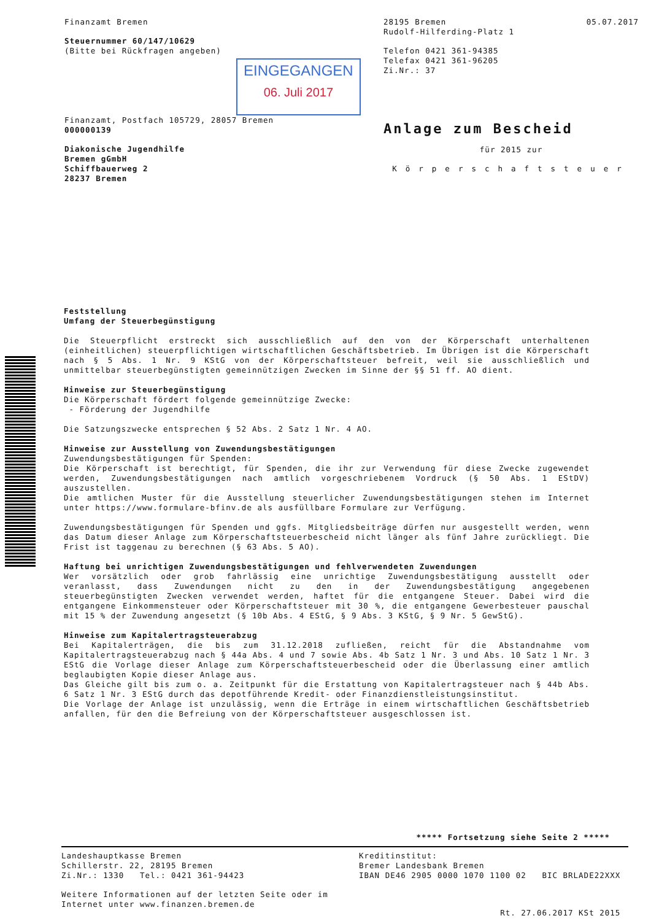Finanzamt Bremen
Steuernummer 60/147/10629
(Bitte bei Rückfragen angeben)
EINGEGANGEN 06. Juli 2017
Finanzamt, Postfach 105729, 28057 Bremen
000000139
Diakonische Jugendhilfe
Bremen gGmbH
Schiffbauerweg 2
28237 Bremen
28195 Bremen 05.07.2017
Rudolf-Hilferding-Platz 1
Telefon 0421 361-94385
Telefax 0421 361-96205
Zi.Nr.: 37
Anlage zum Bescheid
für 2015 zur
Körperschaftsteuer
Feststellung
Umfang der Steuerbegünstigung
Die Steuerpflicht erstreckt sich ausschließlich auf den von der Körperschaft unterhaltenen (einheitlichen) steuerpflichtigen wirtschaftlichen Geschäftsbetrieb. Im Übrigen ist die Körperschaft nach § 5 Abs. 1 Nr. 9 KStG von der Körperschaftsteuer befreit, weil sie ausschließlich und unmittelbar steuerbegünstigten gemeinnützigen Zwecken im Sinne der §§ 51 ff. AO dient.
Hinweise zur Steuerbegünstigung
Die Körperschaft fördert folgende gemeinnützige Zwecke:
- Förderung der Jugendhilfe
Die Satzungszwecke entsprechen § 52 Abs. 2 Satz 1 Nr. 4 AO.
Hinweise zur Ausstellung von Zuwendungsbestätigungen
Zuwendungsbestätigungen für Spenden:
Die Körperschaft ist berechtigt, für Spenden, die ihr zur Verwendung für diese Zwecke zugewendet werden, Zuwendungsbestätigungen nach amtlich vorgeschriebenem Vordruck (§ 50 Abs. 1 EStDV) auszustellen.
Die amtlichen Muster für die Ausstellung steuerlicher Zuwendungsbestätigungen stehen im Internet unter https://www.formulare-bfinv.de als ausfüllbare Formulare zur Verfügung.
Zuwendungsbestätigungen für Spenden und ggfs. Mitgliedsbeiträge dürfen nur ausgestellt werden, wenn das Datum dieser Anlage zum Körperschaftsteuerbescheid nicht länger als fünf Jahre zurückliegt. Die Frist ist taggenau zu berechnen (§ 63 Abs. 5 AO).
Haftung bei unrichtigen Zuwendungsbestätigungen und fehlverwendeten Zuwendungen
Wer vorsätzlich oder grob fahrlässig eine unrichtige Zuwendungsbestätigung ausstellt oder veranlasst, dass Zuwendungen nicht zu den in der Zuwendungsbestätigung angegebenen steuerbegünstigten Zwecken verwendet werden, haftet für die entgangene Steuer. Dabei wird die entgangene Einkommensteuer oder Körperschaftsteuer mit 30 %, die entgangene Gewerbesteuer pauschal mit 15 % der Zuwendung angesetzt (§ 10b Abs. 4 EStG, § 9 Abs. 3 KStG, § 9 Nr. 5 GewStG).
Hinweise zum Kapitalertragsteuerabzug
Bei Kapitalerträgen, die bis zum 31.12.2018 zufließen, reicht für die Abstandnahme vom Kapitalertragsteuerabzug nach § 44a Abs. 4 und 7 sowie Abs. 4b Satz 1 Nr. 3 und Abs. 10 Satz 1 Nr. 3 EStG die Vorlage dieser Anlage zum Körperschaftsteuerbescheid oder die Überlassung einer amtlich beglaubigten Kopie dieser Anlage aus.
Das Gleiche gilt bis zum o. a. Zeitpunkt für die Erstattung von Kapitalertragsteuer nach § 44b Abs. 6 Satz 1 Nr. 3 EStG durch das depotführende Kredit- oder Finanzdienstleistungsinstitut.
Die Vorlage der Anlage ist unzulässig, wenn die Erträge in einem wirtschaftlichen Geschäftsbetrieb anfallen, für den die Befreiung von der Körperschaftsteuer ausgeschlossen ist.
***** Fortsetzung siehe Seite 2 *****
Landeshauptkasse Bremen
Schillerstr. 22, 28195 Bremen
Zi.Nr.: 1330 Tel.: 0421 361-94423
Weitere Informationen auf der letzten Seite oder im
Internet unter www.finanzen.bremen.de
Kreditinstitut:
Bremer Landesbank Bremen
IBAN DE46 2905 0000 1070 1100 02 BIC BRLADE22XXX
Rt. 27.06.2017 KSt 2015